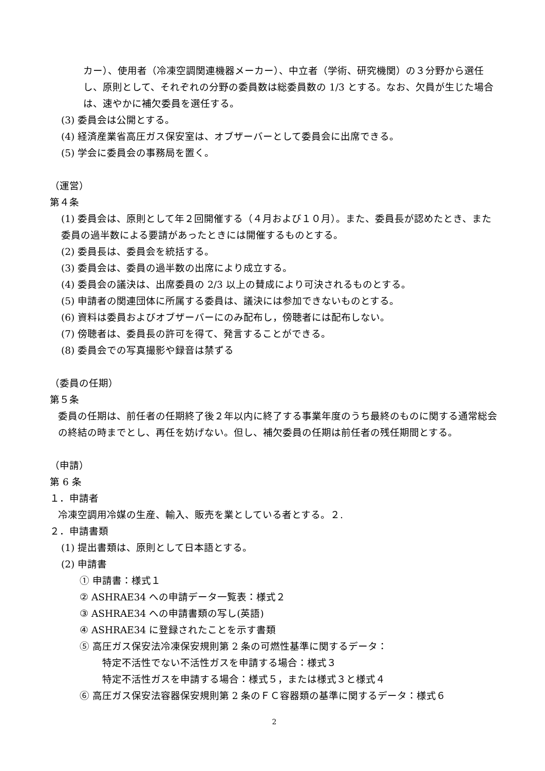カー）、使用者（冷凍空調関連機器メーカー）、中立者（学術、研究機関）の３分野から選任し、原則として、それぞれの分野の委員数は総委員数の 1/3 とする。なお、欠員が生じた場合は、速やかに補欠委員を選任する。
(3) 委員会は公開とする。
(4) 経済産業省高圧ガス保安室は、オブザーバーとして委員会に出席できる。
(5) 学会に委員会の事務局を置く。
（運営）
第４条
(1) 委員会は、原則として年２回開催する（４月および１０月）。また、委員長が認めたとき、また委員の過半数による要請があったときには開催するものとする。
(2) 委員長は、委員会を統括する。
(3) 委員会は、委員の過半数の出席により成立する。
(4) 委員会の議決は、出席委員の 2/3 以上の賛成により可決されるものとする。
(5) 申請者の関連団体に所属する委員は、議決には参加できないものとする。
(6) 資料は委員およびオブザーバーにのみ配布し，傍聴者には配布しない。
(7) 傍聴者は、委員長の許可を得て、発言することができる。
(8) 委員会での写真撮影や録音は禁ずる
（委員の任期）
第５条
委員の任期は、前任者の任期終了後２年以内に終了する事業年度のうち最終のものに関する通常総会の終結の時までとし、再任を妨げない。但し、補欠委員の任期は前任者の残任期間とする。
（申請）
第 6 条
１．申請者
冷凍空調用冷媒の生産、輸入、販売を業としている者とする。２.
２．申請書類
(1) 提出書類は、原則として日本語とする。
(2) 申請書
① 申請書：様式１
② ASHRAE34 への申請データ一覧表：様式２
③ ASHRAE34 への申請書類の写し(英語)
④ ASHRAE34 に登録されたことを示す書類
⑤ 高圧ガス保安法冷凍保安規則第 2 条の可燃性基準に関するデータ：
特定不活性でない不活性ガスを申請する場合：様式３
特定不活性ガスを申請する場合：様式５，または様式３と様式４
⑥ 高圧ガス保安法容器保安規則第 2 条のＦＣ容器類の基準に関するデータ：様式６
2